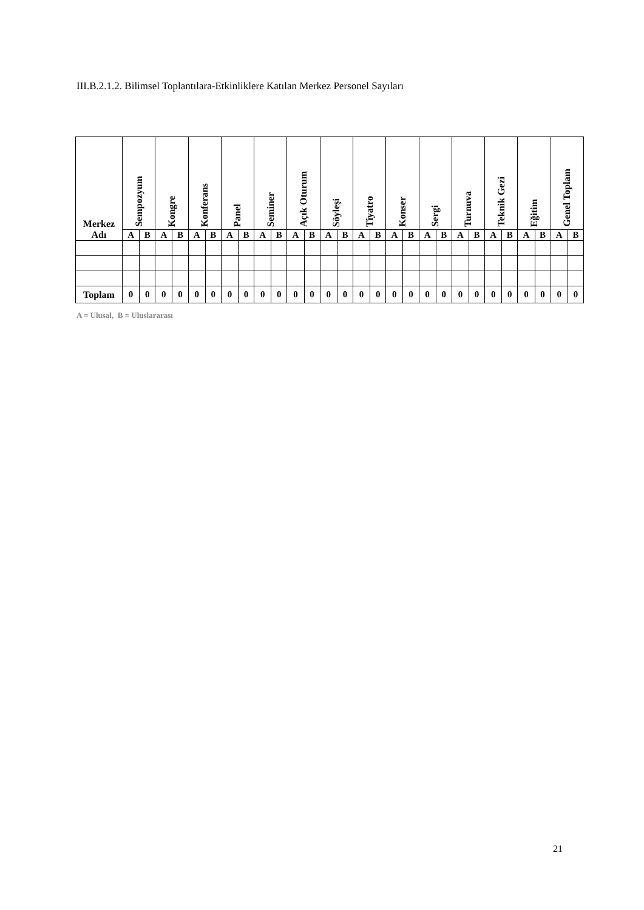III.B.2.1.2. Bilimsel Toplantılara-Etkinliklere Katılan Merkez Personel Sayıları
| Merkez Adı | Sempozyum | | Kongre | | Konferans | | Panel | | Seminer | | Açık Oturum | | Söyleşi | | Tiyatro | | Konser | | Sergi | | Turnuva | | Teknik Gezi | | Eğitim | | Genel Toplam | |
| --- | --- | --- | --- | --- | --- | --- | --- | --- | --- | --- | --- | --- | --- | --- | --- | --- | --- | --- | --- | --- | --- | --- | --- | --- | --- | --- | --- | --- |
| | A | B | A | B | A | B | A | B | A | B | A | B | A | B | A | B | A | B | A | B | A | B | A | B | A | B | A | B |
| Toplam | 0 | 0 | 0 | 0 | 0 | 0 | 0 | 0 | 0 | 0 | 0 | 0 | 0 | 0 | 0 | 0 | 0 | 0 | 0 | 0 | 0 | 0 | 0 | 0 | 0 | 0 | 0 | 0 |
A = Ulusal, B = Uluslararası
21